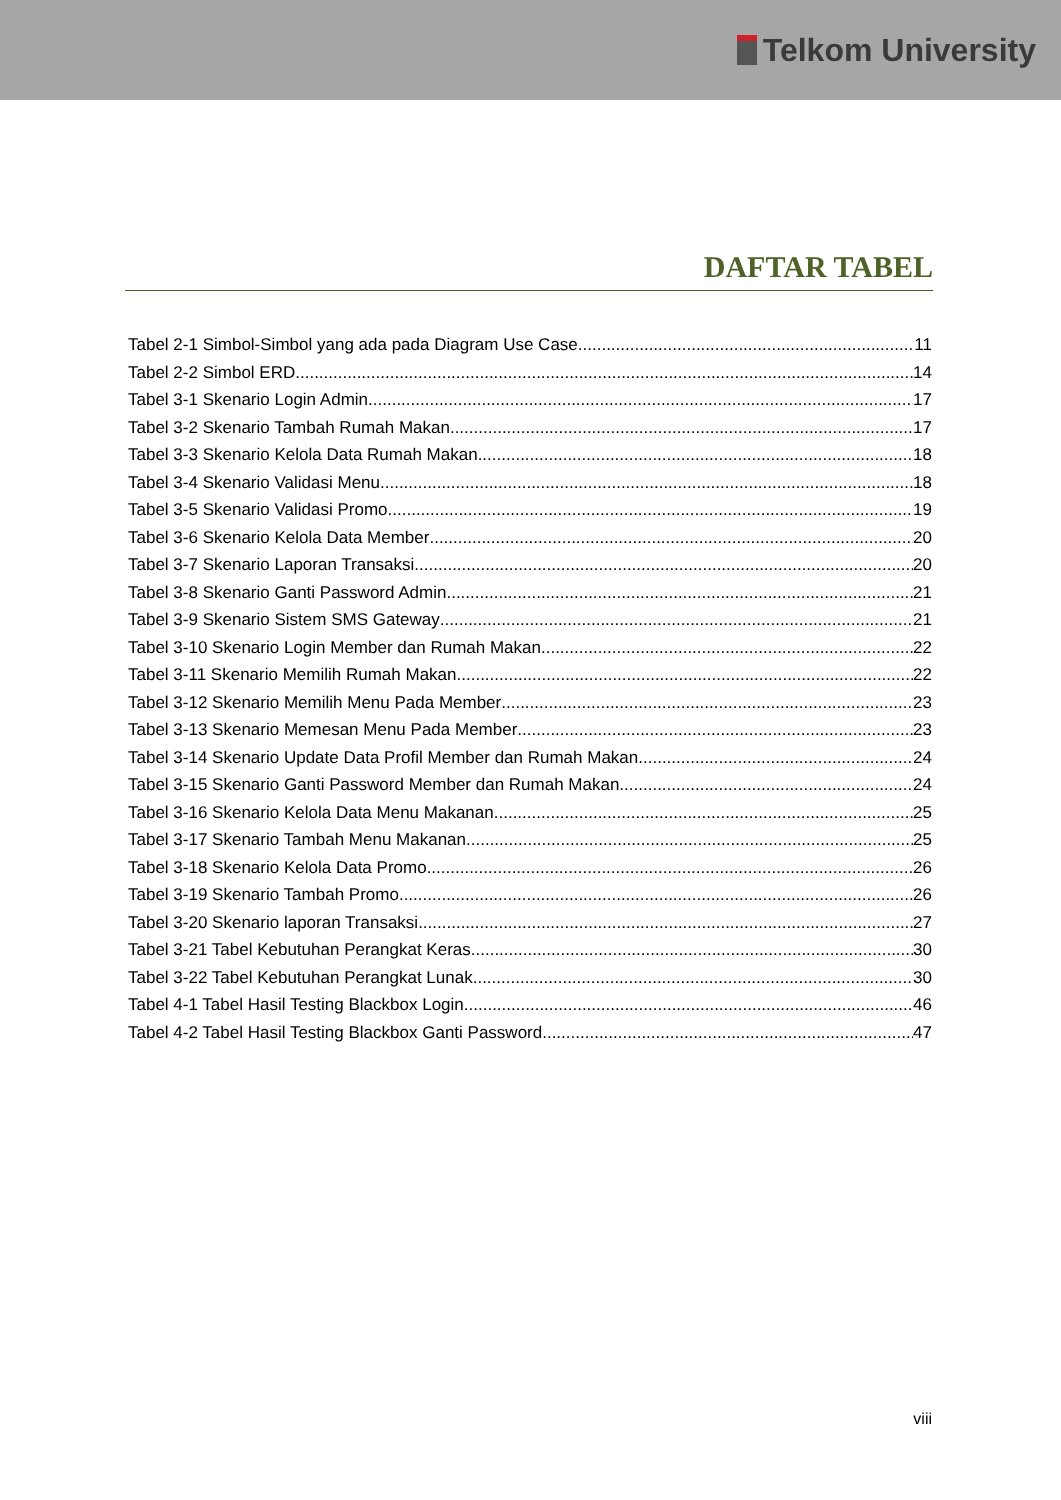Telkom University
DAFTAR TABEL
Tabel 2-1 Simbol-Simbol yang ada pada Diagram Use Case 11
Tabel 2-2 Simbol ERD 14
Tabel 3-1 Skenario Login Admin 17
Tabel 3-2 Skenario Tambah Rumah Makan 17
Tabel 3-3 Skenario Kelola Data Rumah Makan 18
Tabel 3-4 Skenario Validasi Menu 18
Tabel 3-5 Skenario Validasi Promo 19
Tabel 3-6 Skenario Kelola Data Member 20
Tabel 3-7 Skenario Laporan Transaksi 20
Tabel 3-8 Skenario Ganti Password Admin 21
Tabel 3-9 Skenario Sistem SMS Gateway 21
Tabel 3-10 Skenario Login Member dan Rumah Makan 22
Tabel 3-11 Skenario Memilih Rumah Makan 22
Tabel 3-12 Skenario Memilih Menu Pada Member 23
Tabel 3-13 Skenario Memesan Menu Pada Member 23
Tabel 3-14 Skenario Update Data Profil Member dan Rumah Makan 24
Tabel 3-15 Skenario Ganti Password Member dan Rumah Makan 24
Tabel 3-16 Skenario Kelola Data Menu Makanan 25
Tabel 3-17 Skenario Tambah Menu Makanan 25
Tabel 3-18 Skenario Kelola Data Promo 26
Tabel 3-19 Skenario Tambah Promo 26
Tabel 3-20 Skenario laporan Transaksi 27
Tabel 3-21 Tabel Kebutuhan Perangkat Keras 30
Tabel 3-22 Tabel Kebutuhan Perangkat Lunak 30
Tabel 4-1 Tabel Hasil Testing Blackbox Login 46
Tabel 4-2 Tabel Hasil Testing Blackbox Ganti Password 47
viii